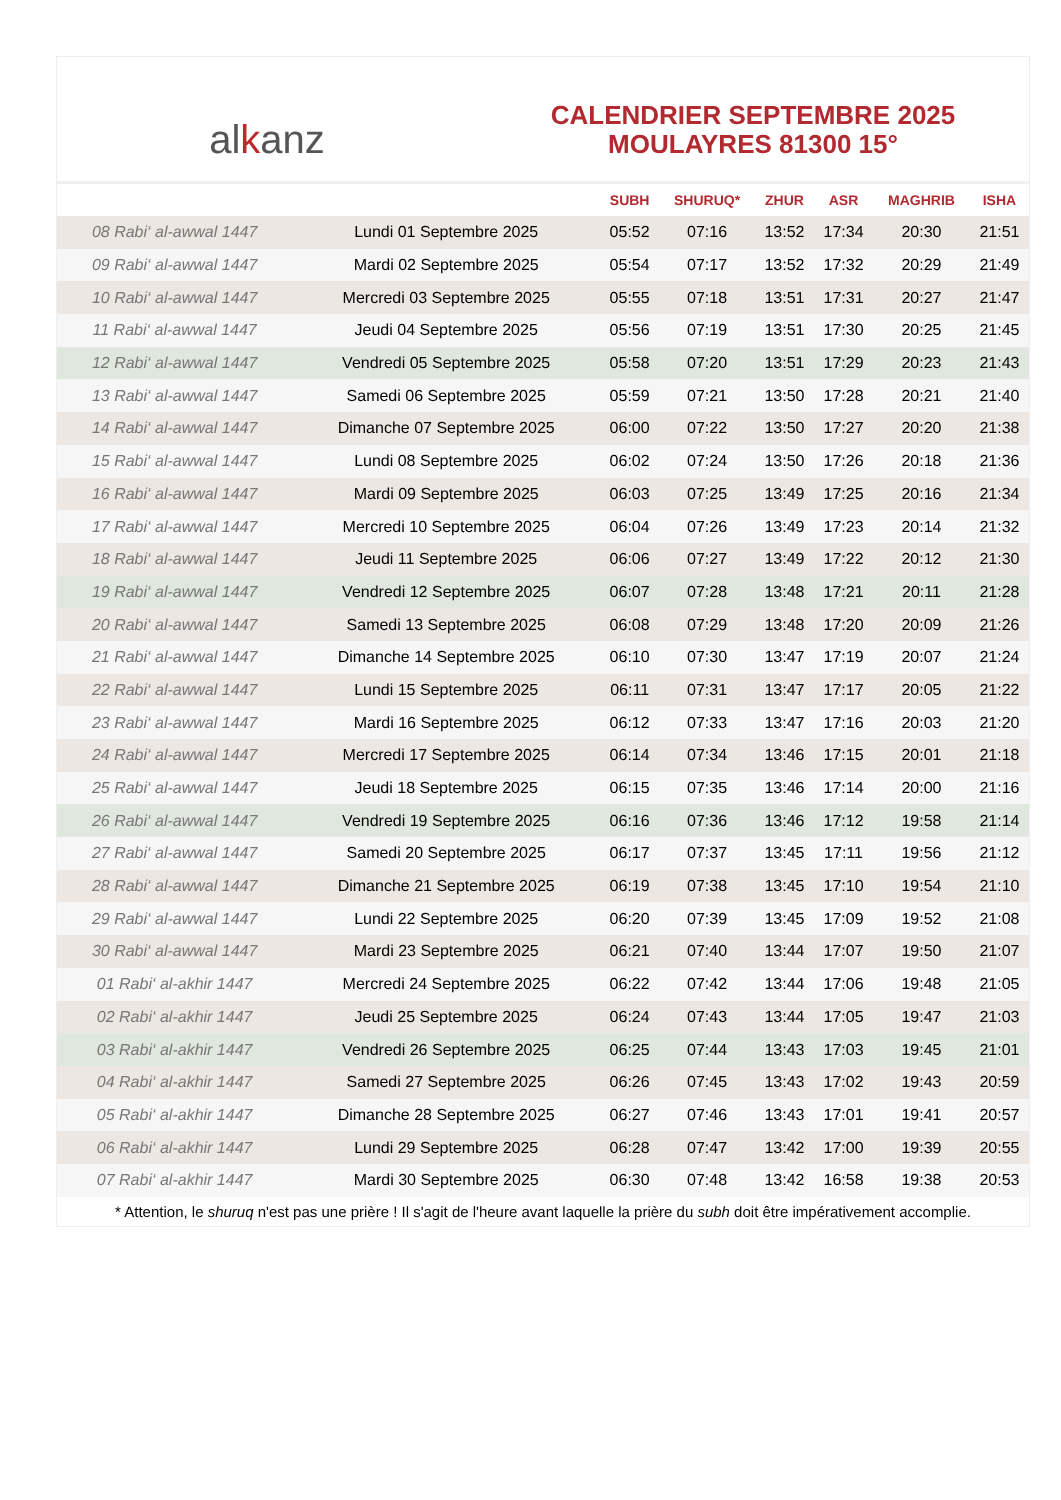alkanz
CALENDRIER SEPTEMBRE 2025
MOULAYRES 81300 15°
| | | SUBH | SHURUQ* | ZHUR | ASR | MAGHRIB | ISHA |
| --- | --- | --- | --- | --- | --- | --- | --- |
| 08 Rabi‘ al-awwal 1447 | Lundi 01 Septembre 2025 | 05:52 | 07:16 | 13:52 | 17:34 | 20:30 | 21:51 |
| 09 Rabi‘ al-awwal 1447 | Mardi 02 Septembre 2025 | 05:54 | 07:17 | 13:52 | 17:32 | 20:29 | 21:49 |
| 10 Rabi‘ al-awwal 1447 | Mercredi 03 Septembre 2025 | 05:55 | 07:18 | 13:51 | 17:31 | 20:27 | 21:47 |
| 11 Rabi‘ al-awwal 1447 | Jeudi 04 Septembre 2025 | 05:56 | 07:19 | 13:51 | 17:30 | 20:25 | 21:45 |
| 12 Rabi‘ al-awwal 1447 | Vendredi 05 Septembre 2025 | 05:58 | 07:20 | 13:51 | 17:29 | 20:23 | 21:43 |
| 13 Rabi‘ al-awwal 1447 | Samedi 06 Septembre 2025 | 05:59 | 07:21 | 13:50 | 17:28 | 20:21 | 21:40 |
| 14 Rabi‘ al-awwal 1447 | Dimanche 07 Septembre 2025 | 06:00 | 07:22 | 13:50 | 17:27 | 20:20 | 21:38 |
| 15 Rabi‘ al-awwal 1447 | Lundi 08 Septembre 2025 | 06:02 | 07:24 | 13:50 | 17:26 | 20:18 | 21:36 |
| 16 Rabi‘ al-awwal 1447 | Mardi 09 Septembre 2025 | 06:03 | 07:25 | 13:49 | 17:25 | 20:16 | 21:34 |
| 17 Rabi‘ al-awwal 1447 | Mercredi 10 Septembre 2025 | 06:04 | 07:26 | 13:49 | 17:23 | 20:14 | 21:32 |
| 18 Rabi‘ al-awwal 1447 | Jeudi 11 Septembre 2025 | 06:06 | 07:27 | 13:49 | 17:22 | 20:12 | 21:30 |
| 19 Rabi‘ al-awwal 1447 | Vendredi 12 Septembre 2025 | 06:07 | 07:28 | 13:48 | 17:21 | 20:11 | 21:28 |
| 20 Rabi‘ al-awwal 1447 | Samedi 13 Septembre 2025 | 06:08 | 07:29 | 13:48 | 17:20 | 20:09 | 21:26 |
| 21 Rabi‘ al-awwal 1447 | Dimanche 14 Septembre 2025 | 06:10 | 07:30 | 13:47 | 17:19 | 20:07 | 21:24 |
| 22 Rabi‘ al-awwal 1447 | Lundi 15 Septembre 2025 | 06:11 | 07:31 | 13:47 | 17:17 | 20:05 | 21:22 |
| 23 Rabi‘ al-awwal 1447 | Mardi 16 Septembre 2025 | 06:12 | 07:33 | 13:47 | 17:16 | 20:03 | 21:20 |
| 24 Rabi‘ al-awwal 1447 | Mercredi 17 Septembre 2025 | 06:14 | 07:34 | 13:46 | 17:15 | 20:01 | 21:18 |
| 25 Rabi‘ al-awwal 1447 | Jeudi 18 Septembre 2025 | 06:15 | 07:35 | 13:46 | 17:14 | 20:00 | 21:16 |
| 26 Rabi‘ al-awwal 1447 | Vendredi 19 Septembre 2025 | 06:16 | 07:36 | 13:46 | 17:12 | 19:58 | 21:14 |
| 27 Rabi‘ al-awwal 1447 | Samedi 20 Septembre 2025 | 06:17 | 07:37 | 13:45 | 17:11 | 19:56 | 21:12 |
| 28 Rabi‘ al-awwal 1447 | Dimanche 21 Septembre 2025 | 06:19 | 07:38 | 13:45 | 17:10 | 19:54 | 21:10 |
| 29 Rabi‘ al-awwal 1447 | Lundi 22 Septembre 2025 | 06:20 | 07:39 | 13:45 | 17:09 | 19:52 | 21:08 |
| 30 Rabi‘ al-awwal 1447 | Mardi 23 Septembre 2025 | 06:21 | 07:40 | 13:44 | 17:07 | 19:50 | 21:07 |
| 01 Rabi‘ al-akhir 1447 | Mercredi 24 Septembre 2025 | 06:22 | 07:42 | 13:44 | 17:06 | 19:48 | 21:05 |
| 02 Rabi‘ al-akhir 1447 | Jeudi 25 Septembre 2025 | 06:24 | 07:43 | 13:44 | 17:05 | 19:47 | 21:03 |
| 03 Rabi‘ al-akhir 1447 | Vendredi 26 Septembre 2025 | 06:25 | 07:44 | 13:43 | 17:03 | 19:45 | 21:01 |
| 04 Rabi‘ al-akhir 1447 | Samedi 27 Septembre 2025 | 06:26 | 07:45 | 13:43 | 17:02 | 19:43 | 20:59 |
| 05 Rabi‘ al-akhir 1447 | Dimanche 28 Septembre 2025 | 06:27 | 07:46 | 13:43 | 17:01 | 19:41 | 20:57 |
| 06 Rabi‘ al-akhir 1447 | Lundi 29 Septembre 2025 | 06:28 | 07:47 | 13:42 | 17:00 | 19:39 | 20:55 |
| 07 Rabi‘ al-akhir 1447 | Mardi 30 Septembre 2025 | 06:30 | 07:48 | 13:42 | 16:58 | 19:38 | 20:53 |
* Attention, le shuruq n'est pas une prière ! Il s'agit de l'heure avant laquelle la prière du subh doit être impérativement accomplie.